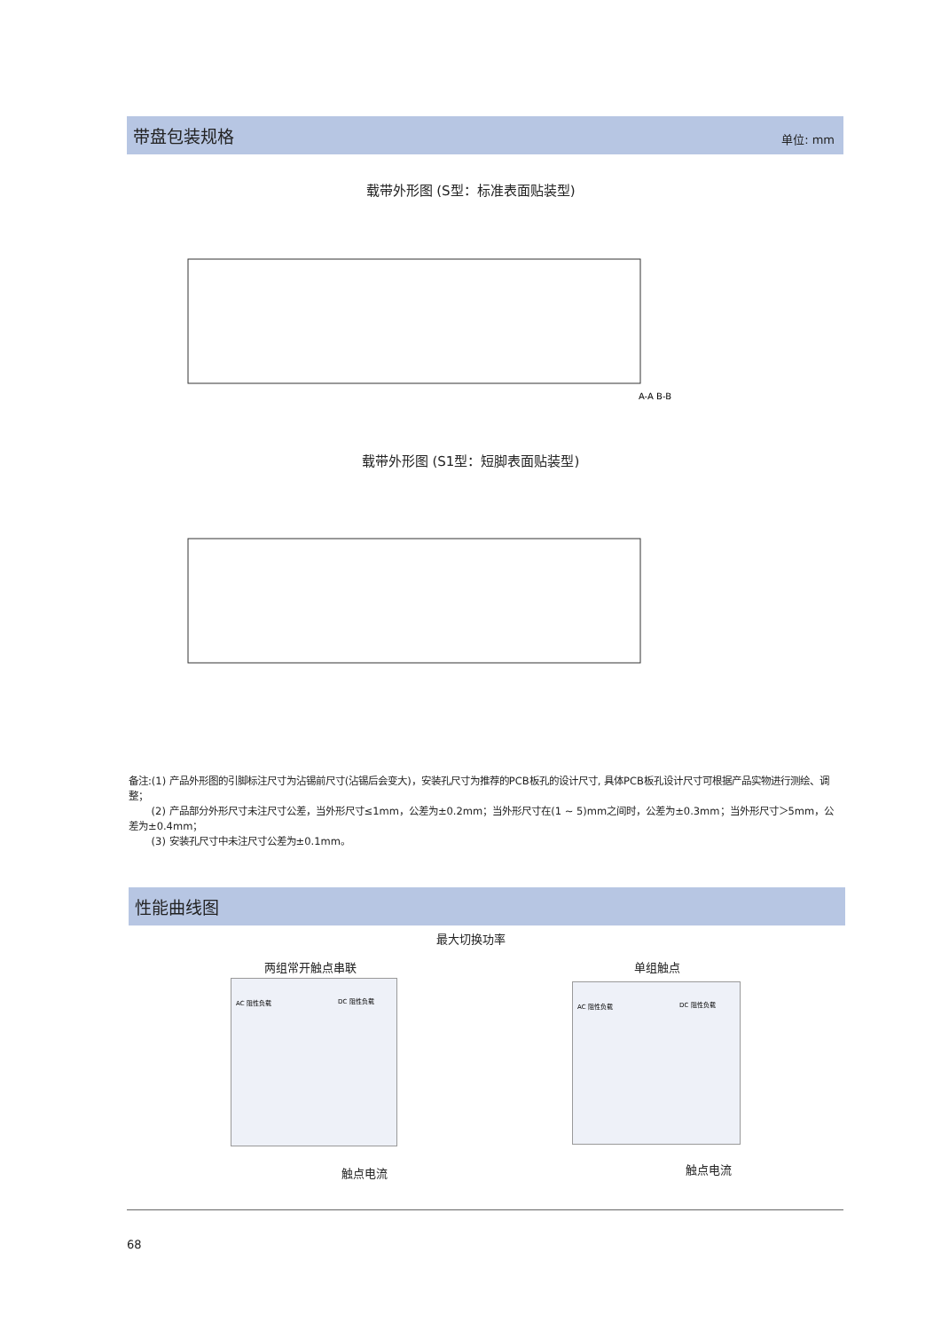带盘包装规格
单位: mm
载带外形图 (S型：标准表面贴装型)
A-A B-B
载带外形图 (S1型：短脚表面贴装型)
备注:(1) 产品外形图的引脚标注尺寸为沾锡前尺寸(沾锡后会变大)，安装孔尺寸为推荐的PCB板孔的设计尺寸, 具体PCB板孔设计尺寸可根据产品实物进行测绘、调整；
(2) 产品部分外形尺寸未注尺寸公差，当外形尺寸≤1mm，公差为±0.2mm；当外形尺寸在(1 ~ 5)mm之间时，公差为±0.3mm；当外形尺寸＞5mm，公差为±0.4mm；
(3) 安装孔尺寸中未注尺寸公差为±0.1mm。
性能曲线图
最大切换功率
两组常开触点串联 单组触点
AC 阻性负载
DC 阻性负载
AC 阻性负载
DC 阻性负载
触点电流 触点电流
68